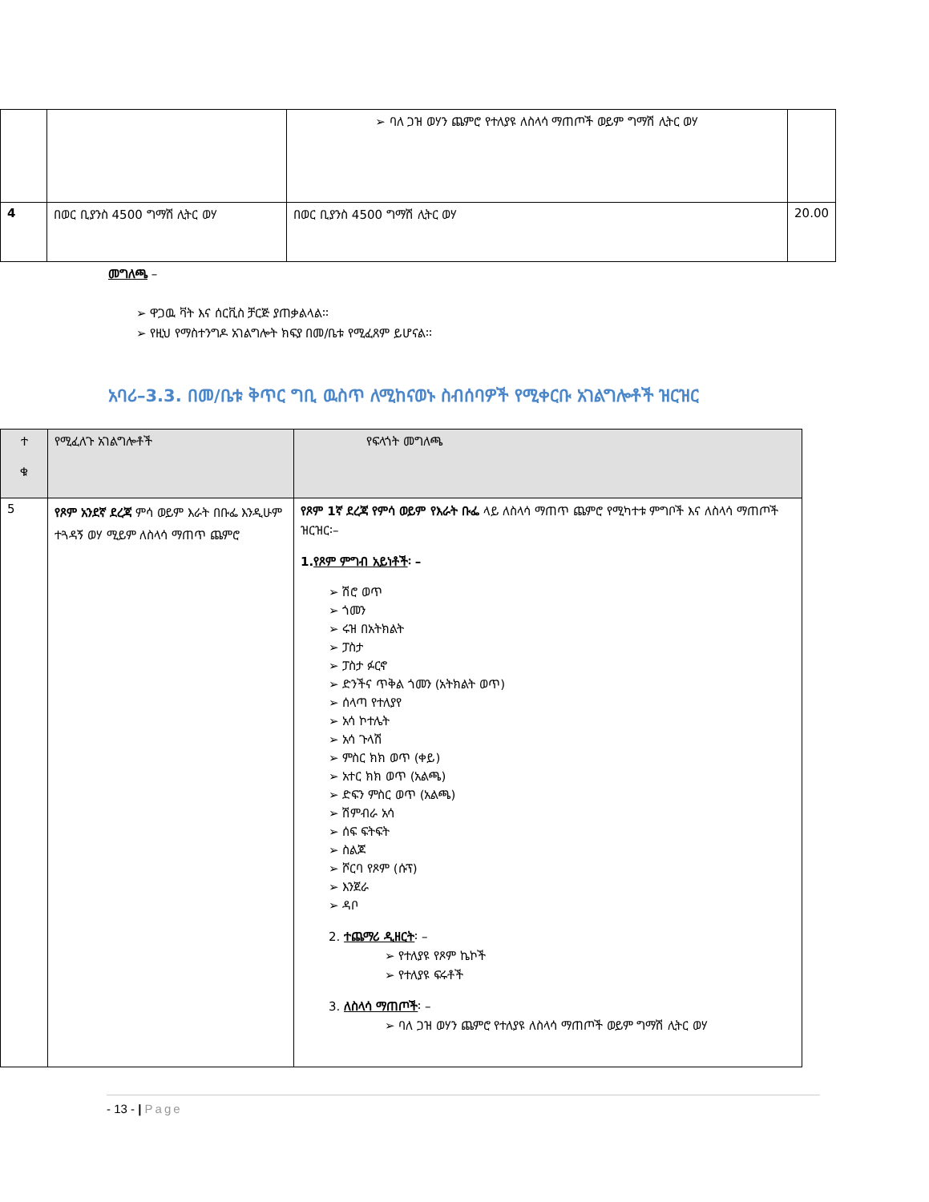| | | ➢ ባለ ጋዝ ወሃን ጨምሮ የተለያዩ ለስላሳ ማጠጦች ወይም ግማሽ ሊትር ወሃ | |
| 4 | በወር ቢያንስ 4500 ግማሽ ሊትር ወሃ | በወር ቢያንስ 4500 ግማሽ ሊትር ወሃ | 20.00 |
መግለጫ –
➢ ዋጋዉ ቫት እና ሰርቪስ ቻርጅ ያጠቃልላል፡፡
➢ የዚህ የማስተንግዶ አገልግሎት ክፍያ በመ/ቤቱ የሚፈጸም ይሆናል፡፡
አባሪ–3.3. በመ/ቤቱ ቅጥር ግቢ ዉስጥ ለሚከናወኑ ስብሰባዎች የሚቀርቡ አገልግሎቶች ዝርዝር
| ተ ቁ | የሚፈለጉ አገልግሎቶች | የፍላጎት መግለጫ |
| --- | --- | --- |
| 5 | የጾም አንደኛ ደረጃ ምሳ ወይም እራት በቡፌ እንዲሁም ተጓዳኝ ወሃ ሚይም ለስላሳ ማጠጥ ጨምሮ | የጾም 1ኛ ደረጃ የምሳ ወይም የእራት ቡፌ ላይ ለስላሳ ማጠጥ ጨምሮ የሚካተቱ ምግቦች እና ለስላሳ ማጠጦች ዝርዝር፡– 1. የጾም ምግብ አይነቶች ፡ – ➢ ሽሮ ወጥ ➢ ጎመን ➢ ሩዝ በአትክልት ➢ ፓስታ ➢ ፓስታ ፉርኖ ➢ ድንችና ጥቅል ጎመን (አትክልት ወጥ) ➢ ሰላጣ የተለያየ ➢ አሳ ኮተሌት ➢ አሳ ጉላሽ ➢ ምስር ክክ ወጥ (ቀይ) ➢ አተር ክክ ወጥ (አልጫ) ➢ ድፍን ምስር ወጥ (አልጫ) ➢ ሽምብራ አሳ ➢ ሰፍ ፍትፍት ➢ ስልጆ ➢ ሾርባ የጾም (ሱፕ) ➢ እንጀራ ➢ ዳቦ 2. ተጨማሪ ዲዘርት ፡ – ➢ የተለያዩ የጾም ኬኮች ➢ የተለያዩ ፍሩቶች 3. ለስላሳ ማጠጦች ፡ – ➢ ባለ ጋዝ ወሃን ጨምሮ የተለያዩ ለስላሳ ማጠጦች ወይም ግማሽ ሊትር ወሃ |
- 13 - | Page